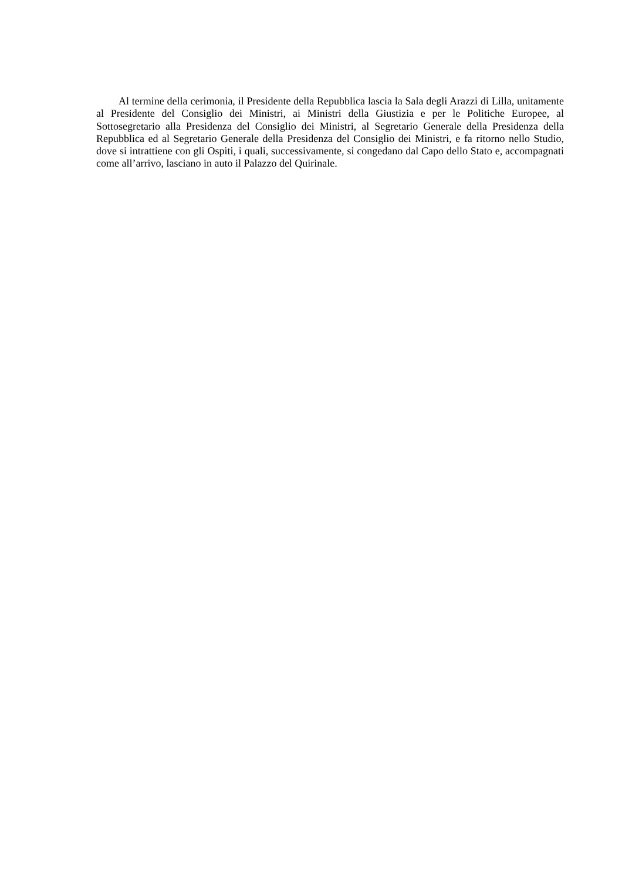Al termine della cerimonia, il Presidente della Repubblica lascia la Sala degli Arazzi di Lilla, unitamente al Presidente del Consiglio dei Ministri, ai Ministri della Giustizia e per le Politiche Europee, al Sottosegretario alla Presidenza del Consiglio dei Ministri, al Segretario Generale della Presidenza della Repubblica ed al Segretario Generale della Presidenza del Consiglio dei Ministri, e fa ritorno nello Studio, dove si intrattiene con gli Ospiti, i quali, successivamente, si congedano dal Capo dello Stato e, accompagnati come all’arrivo, lasciano in auto il Palazzo del Quirinale.